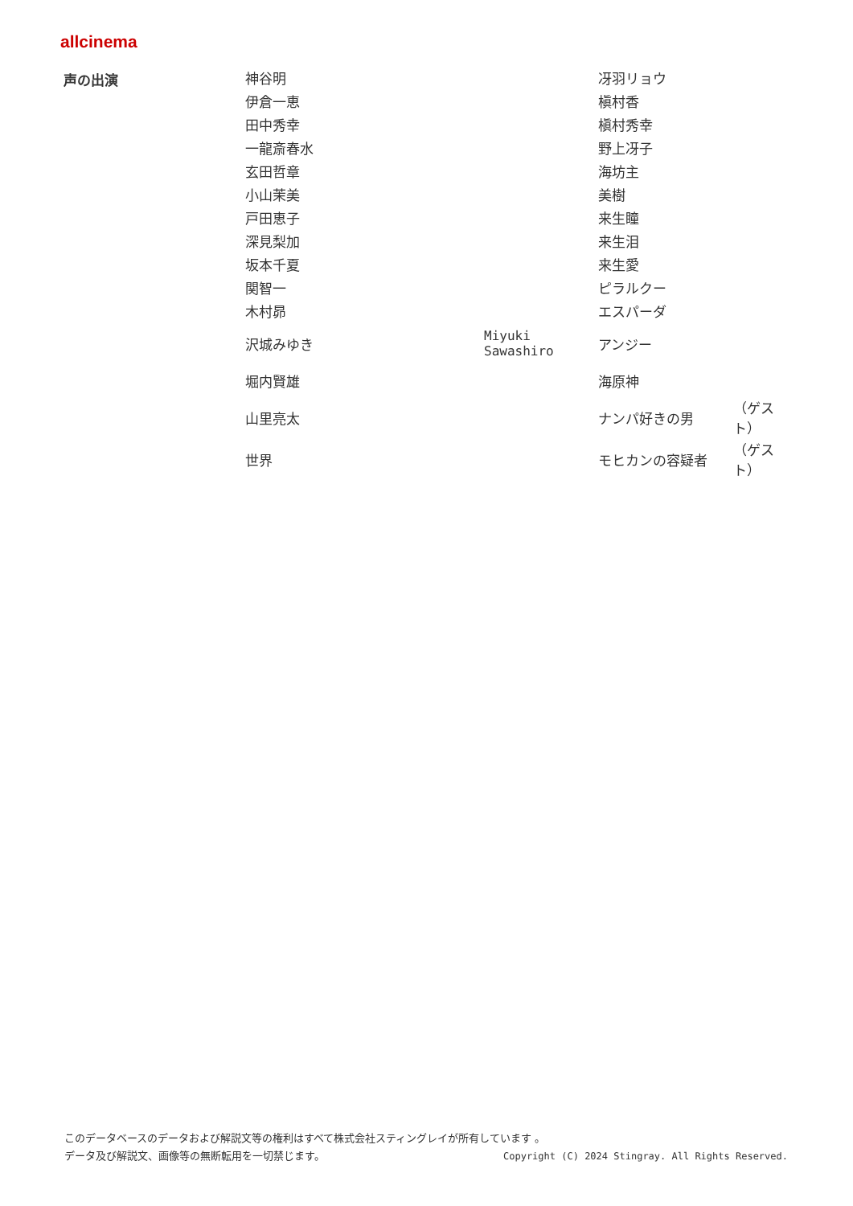allcinema
| 声の出演 | 神谷明 | | 冴羽リョウ | |
| | 伊倉一恵 | | 槇村香 | |
| | 田中秀幸 | | 槇村秀幸 | |
| | 一龍斎春水 | | 野上冴子 | |
| | 玄田哲章 | | 海坊主 | |
| | 小山茉美 | | 美樹 | |
| | 戸田恵子 | | 来生瞳 | |
| | 深見梨加 | | 来生泪 | |
| | 坂本千夏 | | 来生愛 | |
| | 関智一 | | ピラルクー | |
| | 木村昴 | | エスパーダ | |
| | 沢城みゆき | Miyuki Sawashiro | アンジー | |
| | 堀内賢雄 | | 海原神 | |
| | 山里亮太 | | ナンパ好きの男 | （ゲスト） |
| | 世界 | | モヒカンの容疑者 | （ゲスト） |
このデータベースのデータおよび解説文等の権利はすべて株式会社スティングレイが所有しています 。
データ及び解説文、画像等の無断転用を一切禁じます。 Copyright (C) 2024 Stingray. All Rights Reserved.